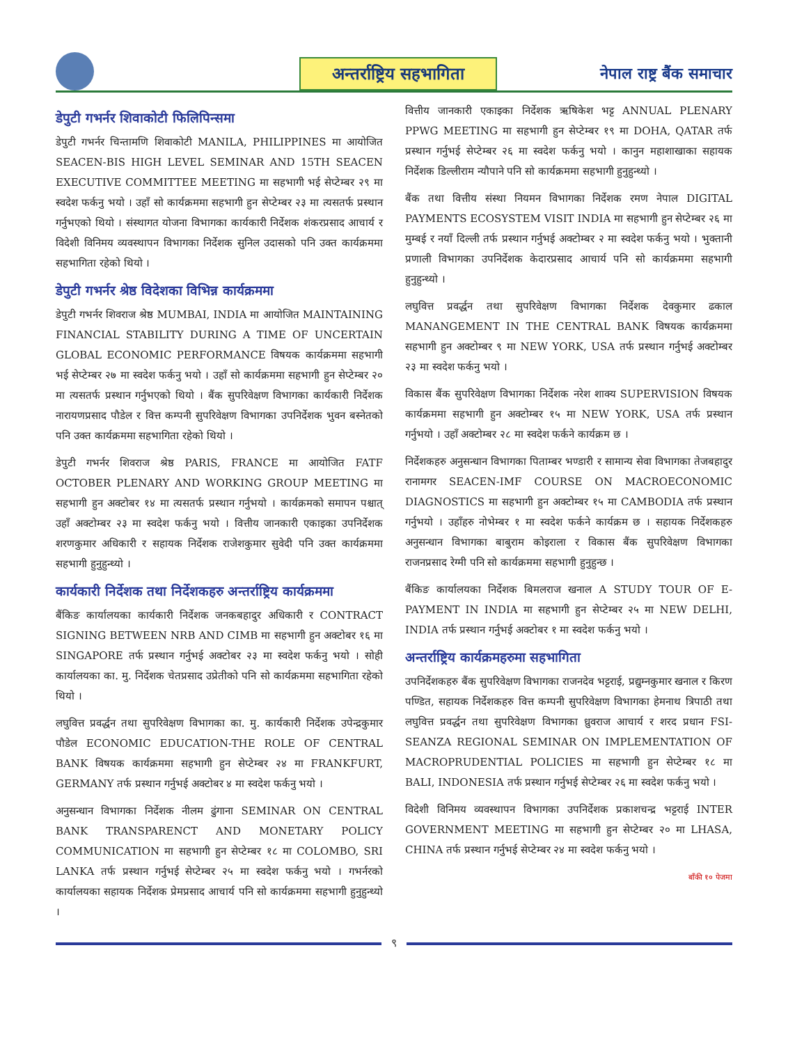अन्तर्राष्ट्रिय सहभागिता
नेपाल राष्ट्र बैंक समाचार
डेपुटी गभर्नर शिवाकोटी फिलिपिन्समा
डेपुटी गभर्नर चिन्तामणि शिवाकोटी MANILA, PHILIPPINES मा आयोजित SEACEN-BIS HIGH LEVEL SEMINAR AND 15TH SEACEN EXECUTIVE COMMITTEE MEETING मा सहभागी भई सेप्टेम्बर २९ मा स्वदेश फर्कनु भयो । उहाँ सो कार्यक्रममा सहभागी हुन सेप्टेम्बर २३ मा त्यसतर्फ प्रस्थान गर्नुभएको थियो । संस्थागत योजना विभागका कार्यकारी निर्देशक शंकरप्रसाद आचार्य र विदेशी विनिमय व्यवस्थापन विभागका निर्देशक सुनिल उदासको पनि उक्त कार्यक्रममा सहभागिता रहेको थियो ।
डेपुटी गभर्नर श्रेष्ठ विदेशका विभिन्न कार्यक्रममा
डेपुटी गभर्नर शिवराज श्रेष्ठ MUMBAI, INDIA मा आयोजित MAINTAINING FINANCIAL STABILITY DURING A TIME OF UNCERTAIN GLOBAL ECONOMIC PERFORMANCE विषयक कार्यक्रममा सहभागी भई सेप्टेम्बर २७ मा स्वदेश फर्कनु भयो । उहाँ सो कार्यक्रममा सहभागी हुन सेप्टेम्बर २० मा त्यसतर्फ प्रस्थान गर्नुभएको थियो । बैंक सुपरिवेक्षण विभागका कार्यकारी निर्देशक नारायणप्रसाद पौडेल र वित्त कम्पनी सुपरिवेक्षण विभागका उपनिर्देशक भुवन बस्नेतको पनि उक्त कार्यक्रममा सहभागिता रहेको थियो ।
डेपुटी गभर्नर शिवराज श्रेष्ठ PARIS, FRANCE मा आयोजित FATF OCTOBER PLENARY AND WORKING GROUP MEETING मा सहभागी हुन अक्टोबर १४ मा त्यसतर्फ प्रस्थान गर्नुभयो । कार्यक्रमको समापन पश्चात् उहाँ अक्टोम्बर २३ मा स्वदेश फर्कनु भयो । वित्तीय जानकारी एकाइका उपनिर्देशक शरणकुमार अधिकारी र सहायक निर्देशक राजेशकुमार सुवेदी पनि उक्त कार्यक्रममा सहभागी हुनुहुन्थ्यो ।
कार्यकारी निर्देशक तथा निर्देशकहरु अन्तर्राष्ट्रिय कार्यक्रममा
बैंकिङ कार्यालयका कार्यकारी निर्देशक जनकबहादुर अधिकारी र CONTRACT SIGNING BETWEEN NRB AND CIMB मा सहभागी हुन अक्टोबर १६ मा SINGAPORE तर्फ प्रस्थान गर्नुभई अक्टोबर २३ मा स्वदेश फर्कनु भयो । सोही कार्यालयका का. मु. निर्देशक चेतप्रसाद उप्रेतीको पनि सो कार्यक्रममा सहभागिता रहेको थियो ।
लघुवित्त प्रवर्द्धन तथा सुपरिवेक्षण विभागका का. मु. कार्यकारी निर्देशक उपेन्द्रकुमार पौडेल ECONOMIC EDUCATION-THE ROLE OF CENTRAL BANK विषयक कार्यक्रममा सहभागी हुन सेप्टेम्बर २४ मा FRANKFURT, GERMANY तर्फ प्रस्थान गर्नुभई अक्टोबर ४ मा स्वदेश फर्कनु भयो ।
अनुसन्धान विभागका निर्देशक नीलम ढुंगाना SEMINAR ON CENTRAL BANK TRANSPARENCT AND MONETARY POLICY COMMUNICATION मा सहभागी हुन सेप्टेम्बर १८ मा COLOMBO, SRI LANKA तर्फ प्रस्थान गर्नुभई सेप्टेम्बर २५ मा स्वदेश फर्कनु भयो । गभर्नरको कार्यालयका सहायक निर्देशक प्रेमप्रसाद आचार्य पनि सो कार्यक्रममा सहभागी हुनुहुन्थ्यो ।
वित्तीय जानकारी एकाइका निर्देशक ऋषिकेश भट्ट ANNUAL PLENARY PPWG MEETING मा सहभागी हुन सेप्टेम्बर १९ मा DOHA, QATAR तर्फ प्रस्थान गर्नुभई सेप्टेम्बर २६ मा स्वदेश फर्कनु भयो । कानुन महाशाखाका सहायक निर्देशक डिल्लीराम न्यौपाने पनि सो कार्यक्रममा सहभागी हुनुहुन्थ्यो ।
बैंक तथा वित्तीय संस्था नियमन विभागका निर्देशक रमण नेपाल DIGITAL PAYMENTS ECOSYSTEM VISIT INDIA मा सहभागी हुन सेप्टेम्बर २६ मा मुम्बई र नयाँ दिल्ली तर्फ प्रस्थान गर्नुभई अक्टोम्बर २ मा स्वदेश फर्कनु भयो । भुक्तानी प्रणाली विभागका उपनिर्देशक केदारप्रसाद आचार्य पनि सो कार्यक्रममा सहभागी हुनुहुन्थ्यो ।
लघुवित्त प्रवर्द्धन तथा सुपरिवेक्षण विभागका निर्देशक देवकुमार ढकाल MANANGEMENT IN THE CENTRAL BANK विषयक कार्यक्रममा सहभागी हुन अक्टोम्बर ९ मा NEW YORK, USA तर्फ प्रस्थान गर्नुभई अक्टोम्बर २३ मा स्वदेश फर्कनु भयो ।
विकास बैंक सुपरिवेक्षण विभागका निर्देशक नरेश शाक्य SUPERVISION विषयक कार्यक्रममा सहभागी हुन अक्टोम्बर १५ मा NEW YORK, USA तर्फ प्रस्थान गर्नुभयो । उहाँ अक्टोम्बर २८ मा स्वदेश फर्कने कार्यक्रम छ ।
निर्देशकहरु अनुसन्धान विभागका पिताम्बर भण्डारी र सामान्य सेवा विभागका तेजबहादुर रानामगर SEACEN-IMF COURSE ON MACROECONOMIC DIAGNOSTICS मा सहभागी हुन अक्टोम्बर १५ मा CAMBODIA तर्फ प्रस्थान गर्नुभयो । उहाँहरु नोभेम्बर १ मा स्वदेश फर्कने कार्यक्रम छ । सहायक निर्देशकहरु अनुसन्धान विभागका बाबुराम कोइराला र विकास बैंक सुपरिवेक्षण विभागका राजनप्रसाद रेग्मी पनि सो कार्यक्रममा सहभागी हुनुहुन्छ ।
बैंकिङ कार्यालयका निर्देशक बिमलराज खनाल A STUDY TOUR OF E-PAYMENT IN INDIA मा सहभागी हुन सेप्टेम्बर २५ मा NEW DELHI, INDIA तर्फ प्रस्थान गर्नुभई अक्टोबर १ मा स्वदेश फर्कनु भयो ।
अन्तर्राष्ट्रिय कार्यक्रमहरुमा सहभागिता
उपनिर्देशकहरु बैंक सुपरिवेक्षण विभागका राजनदेव भट्टराई, प्रद्युम्नकुमार खनाल र किरण पण्डित, सहायक निर्देशकहरु वित्त कम्पनी सुपरिवेक्षण विभागका हेमनाथ त्रिपाठी तथा लघुवित्त प्रवर्द्धन तथा सुपरिवेक्षण विभागका ध्रुवराज आचार्य र शरद प्रधान FSI-SEANZA REGIONAL SEMINAR ON IMPLEMENTATION OF MACROPRUDENTIAL POLICIES मा सहभागी हुन सेप्टेम्बर १८ मा BALI, INDONESIA तर्फ प्रस्थान गर्नुभई सेप्टेम्बर २६ मा स्वदेश फर्कनु भयो ।
विदेशी विनिमय व्यवस्थापन विभागका उपनिर्देशक प्रकाशचन्द्र भट्टराई INTER GOVERNMENT MEETING मा सहभागी हुन सेप्टेम्बर २० मा LHASA, CHINA तर्फ प्रस्थान गर्नुभई सेप्टेम्बर २४ मा स्वदेश फर्कनु भयो ।
बाँकी १० पेजमा
९